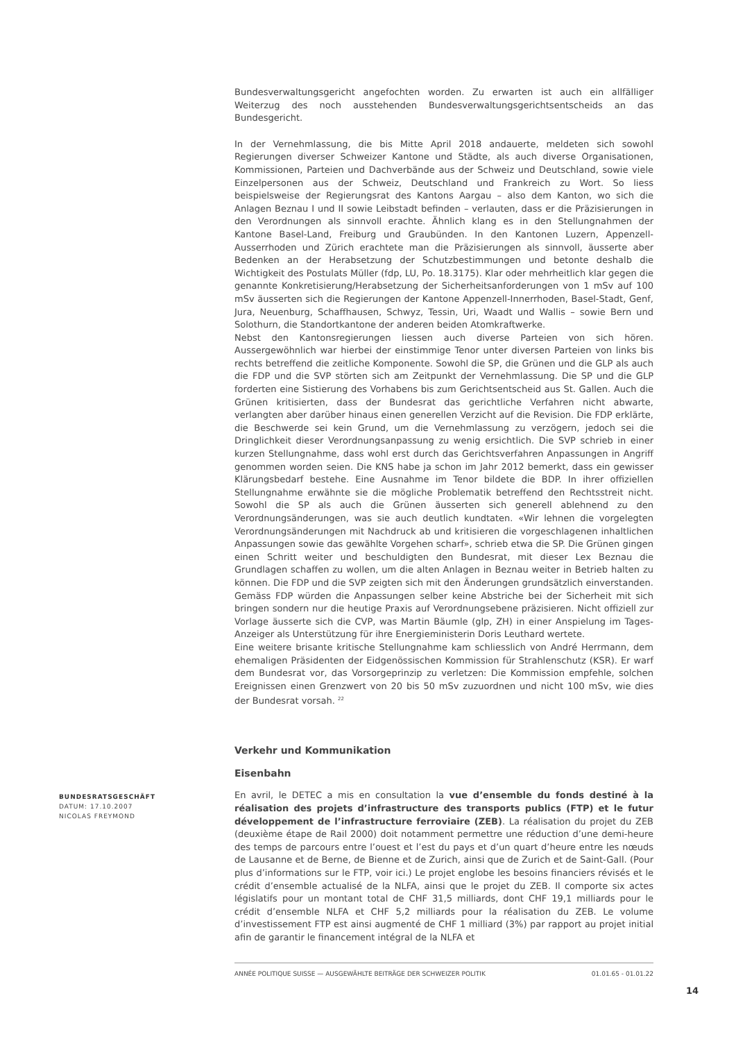Bundesverwaltungsgericht angefochten worden. Zu erwarten ist auch ein allfälliger Weiterzug des noch ausstehenden Bundesverwaltungsgerichtsentscheids an das Bundesgericht.
In der Vernehmlassung, die bis Mitte April 2018 andauerte, meldeten sich sowohl Regierungen diverser Schweizer Kantone und Städte, als auch diverse Organisationen, Kommissionen, Parteien und Dachverbände aus der Schweiz und Deutschland, sowie viele Einzelpersonen aus der Schweiz, Deutschland und Frankreich zu Wort. So liess beispielsweise der Regierungsrat des Kantons Aargau – also dem Kanton, wo sich die Anlagen Beznau I und II sowie Leibstadt befinden – verlauten, dass er die Präzisierungen in den Verordnungen als sinnvoll erachte. Ähnlich klang es in den Stellungnahmen der Kantone Basel-Land, Freiburg und Graubünden. In den Kantonen Luzern, Appenzell-Ausserrhoden und Zürich erachtete man die Präzisierungen als sinnvoll, äusserte aber Bedenken an der Herabsetzung der Schutzbestimmungen und betonte deshalb die Wichtigkeit des Postulats Müller (fdp, LU, Po. 18.3175). Klar oder mehrheitlich klar gegen die genannte Konkretisierung/Herabsetzung der Sicherheitsanforderungen von 1 mSv auf 100 mSv äusserten sich die Regierungen der Kantone Appenzell-Innerrhoden, Basel-Stadt, Genf, Jura, Neuenburg, Schaffhausen, Schwyz, Tessin, Uri, Waadt und Wallis – sowie Bern und Solothurn, die Standortkantone der anderen beiden Atomkraftwerke.
Nebst den Kantonsregierungen liessen auch diverse Parteien von sich hören. Aussergewöhnlich war hierbei der einstimmige Tenor unter diversen Parteien von links bis rechts betreffend die zeitliche Komponente. Sowohl die SP, die Grünen und die GLP als auch die FDP und die SVP störten sich am Zeitpunkt der Vernehmlassung. Die SP und die GLP forderten eine Sistierung des Vorhabens bis zum Gerichtsentscheid aus St. Gallen. Auch die Grünen kritisierten, dass der Bundesrat das gerichtliche Verfahren nicht abwarte, verlangten aber darüber hinaus einen generellen Verzicht auf die Revision. Die FDP erklärte, die Beschwerde sei kein Grund, um die Vernehmlassung zu verzögern, jedoch sei die Dringlichkeit dieser Verordnungsanpassung zu wenig ersichtlich. Die SVP schrieb in einer kurzen Stellungnahme, dass wohl erst durch das Gerichtsverfahren Anpassungen in Angriff genommen worden seien. Die KNS habe ja schon im Jahr 2012 bemerkt, dass ein gewisser Klärungsbedarf bestehe. Eine Ausnahme im Tenor bildete die BDP. In ihrer offiziellen Stellungnahme erwähnte sie die mögliche Problematik betreffend den Rechtsstreit nicht. Sowohl die SP als auch die Grünen äusserten sich generell ablehnend zu den Verordnungsänderungen, was sie auch deutlich kundtaten. «Wir lehnen die vorgelegten Verordnungsänderungen mit Nachdruck ab und kritisieren die vorgeschlagenen inhaltlichen Anpassungen sowie das gewählte Vorgehen scharf», schrieb etwa die SP. Die Grünen gingen einen Schritt weiter und beschuldigten den Bundesrat, mit dieser Lex Beznau die Grundlagen schaffen zu wollen, um die alten Anlagen in Beznau weiter in Betrieb halten zu können. Die FDP und die SVP zeigten sich mit den Änderungen grundsätzlich einverstanden. Gemäss FDP würden die Anpassungen selber keine Abstriche bei der Sicherheit mit sich bringen sondern nur die heutige Praxis auf Verordnungsebene präzisieren. Nicht offiziell zur Vorlage äusserte sich die CVP, was Martin Bäumle (glp, ZH) in einer Anspielung im Tages-Anzeiger als Unterstützung für ihre Energieministerin Doris Leuthard wertete.
Eine weitere brisante kritische Stellungnahme kam schliesslich von André Herrmann, dem ehemaligen Präsidenten der Eidgenössischen Kommission für Strahlenschutz (KSR). Er warf dem Bundesrat vor, das Vorsorgeprinzip zu verletzen: Die Kommission empfehle, solchen Ereignissen einen Grenzwert von 20 bis 50 mSv zuzuordnen und nicht 100 mSv, wie dies der Bundesrat vorsah. <sup>22</sup>
Verkehr und Kommunikation
Eisenbahn
BUNDESRATSGESCHÄFT
DATUM: 17.10.2007
NICOLAS FREYMOND
En avril, le DETEC a mis en consultation la vue d’ensemble du fonds destiné à la réalisation des projets d’infrastructure des transports publics (FTP) et le futur développement de l’infrastructure ferroviaire (ZEB). La réalisation du projet du ZEB (deuxième étape de Rail 2000) doit notamment permettre une réduction d’une demi-heure des temps de parcours entre l’ouest et l’est du pays et d’un quart d’heure entre les nœuds de Lausanne et de Berne, de Bienne et de Zurich, ainsi que de Zurich et de Saint-Gall. (Pour plus d’informations sur le FTP, voir ici.) Le projet englobe les besoins financiers révisés et le crédit d’ensemble actualisé de la NLFA, ainsi que le projet du ZEB. Il comporte six actes législatifs pour un montant total de CHF 31,5 milliards, dont CHF 19,1 milliards pour le crédit d’ensemble NLFA et CHF 5,2 milliards pour la réalisation du ZEB. Le volume d’investissement FTP est ainsi augmenté de CHF 1 milliard (3%) par rapport au projet initial afin de garantir le financement intégral de la NLFA et
ANNÉE POLITIQUE SUISSE — AUSGEWÄHLTE BEITRÄGE DER SCHWEIZER POLITIK 01.01.65 - 01.01.22
14